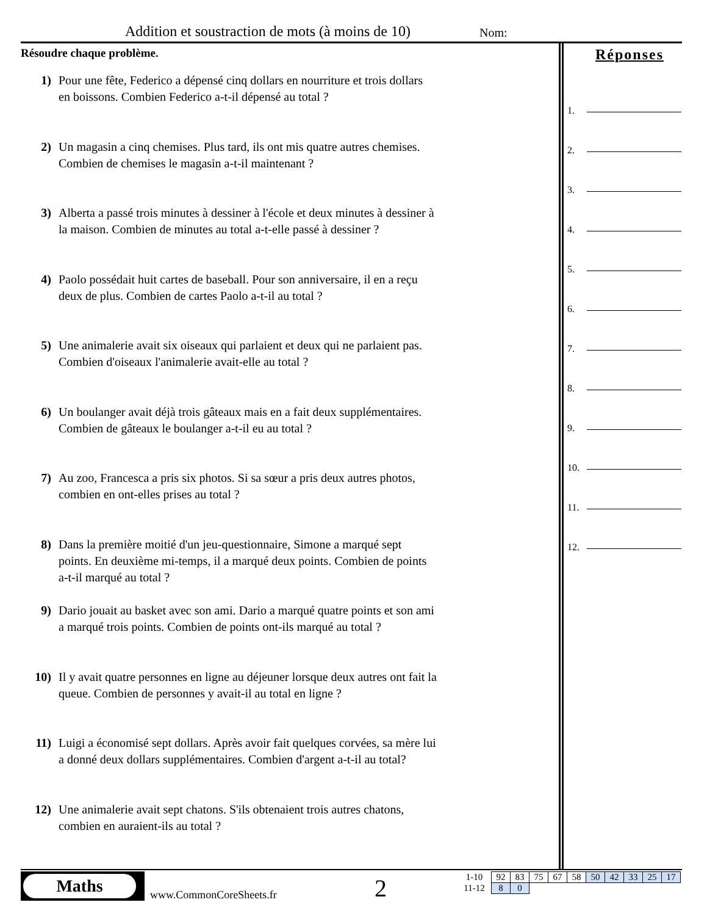Addition et soustraction de mots (à moins de 10)
Nom:
Résoudre chaque problème.
1) Pour une fête, Federico a dépensé cinq dollars en nourriture et trois dollars en boissons. Combien Federico a-t-il dépensé au total ?
2) Un magasin a cinq chemises. Plus tard, ils ont mis quatre autres chemises. Combien de chemises le magasin a-t-il maintenant ?
3) Alberta a passé trois minutes à dessiner à l'école et deux minutes à dessiner à la maison. Combien de minutes au total a-t-elle passé à dessiner ?
4) Paolo possédait huit cartes de baseball. Pour son anniversaire, il en a reçu deux de plus. Combien de cartes Paolo a-t-il au total ?
5) Une animalerie avait six oiseaux qui parlaient et deux qui ne parlaient pas. Combien d'oiseaux l'animalerie avait-elle au total ?
6) Un boulanger avait déjà trois gâteaux mais en a fait deux supplémentaires. Combien de gâteaux le boulanger a-t-il eu au total ?
7) Au zoo, Francesca a pris six photos. Si sa sœur a pris deux autres photos, combien en ont-elles prises au total ?
8) Dans la première moitié d'un jeu-questionnaire, Simone a marqué sept points. En deuxième mi-temps, il a marqué deux points. Combien de points a-t-il marqué au total ?
9) Dario jouait au basket avec son ami. Dario a marqué quatre points et son ami a marqué trois points. Combien de points ont-ils marqué au total ?
10) Il y avait quatre personnes en ligne au déjeuner lorsque deux autres ont fait la queue. Combien de personnes y avait-il au total en ligne ?
11) Luigi a économisé sept dollars. Après avoir fait quelques corvées, sa mère lui a donné deux dollars supplémentaires. Combien d'argent a-t-il au total?
12) Une animalerie avait sept chatons. S'ils obtenaient trois autres chatons, combien en auraient-ils au total ?
Réponses
1.
2.
3.
4.
5.
6.
7.
8.
9.
10.
11.
12.
Maths
www.CommonCoreSheets.fr 2
| 1-10 | 92 | 83 | 75 | 67 | 58 | 50 | 42 | 33 | 25 | 17 |
| 11-12 | 8 | 0 | | | | | | | | |